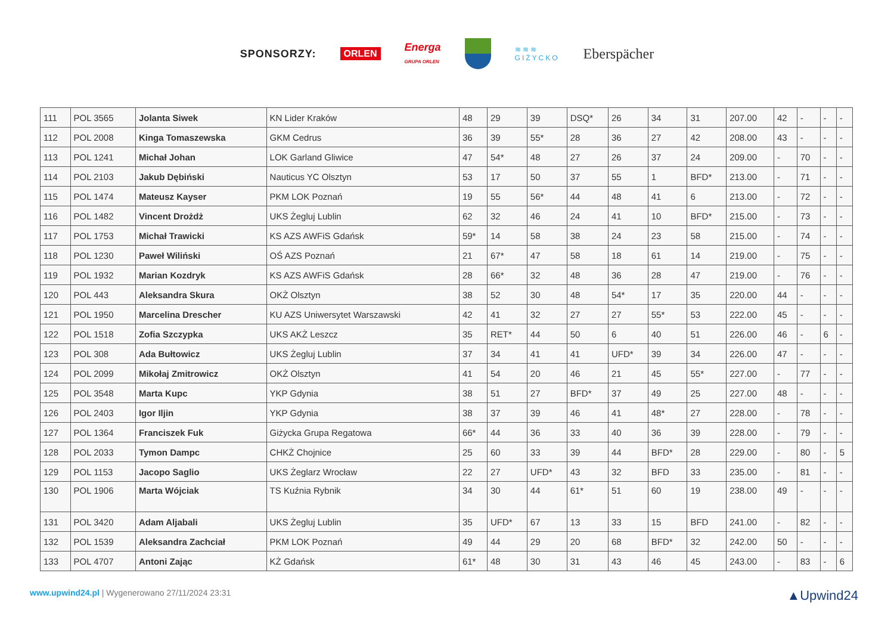SPONSORZY: ORLEN Energa
GRUPA ORLEN
≋≋≋
GIŻYCKO Eberspächer
| 111 | POL 3565 | Jolanta Siwek | KN Lider Kraków | 48 | 29 | 39 | DSQ* | 26 | 34 | 31 | 207.00 | 42 | - | - | - |
| 112 | POL 2008 | Kinga Tomaszewska | GKM Cedrus | 36 | 39 | 55* | 28 | 36 | 27 | 42 | 208.00 | 43 | - | - | - |
| 113 | POL 1241 | Michał Johan | LOK Garland Gliwice | 47 | 54* | 48 | 27 | 26 | 37 | 24 | 209.00 | - | 70 | - | - |
| 114 | POL 2103 | Jakub Dębiński | Nauticus YC Olsztyn | 53 | 17 | 50 | 37 | 55 | 1 | BFD* | 213.00 | - | 71 | - | - |
| 115 | POL 1474 | Mateusz Kayser | PKM LOK Poznań | 19 | 55 | 56* | 44 | 48 | 41 | 6 | 213.00 | - | 72 | - | - |
| 116 | POL 1482 | Vincent Drożdż | UKS Żegluj Lublin | 62 | 32 | 46 | 24 | 41 | 10 | BFD* | 215.00 | - | 73 | - | - |
| 117 | POL 1753 | Michał Trawicki | KS AZS AWFiS Gdańsk | 59* | 14 | 58 | 38 | 24 | 23 | 58 | 215.00 | - | 74 | - | - |
| 118 | POL 1230 | Paweł Wiliński | OŚ AZS Poznań | 21 | 67* | 47 | 58 | 18 | 61 | 14 | 219.00 | - | 75 | - | - |
| 119 | POL 1932 | Marian Kozdryk | KS AZS AWFiS Gdańsk | 28 | 66* | 32 | 48 | 36 | 28 | 47 | 219.00 | - | 76 | - | - |
| 120 | POL 443 | Aleksandra Skura | OKŻ Olsztyn | 38 | 52 | 30 | 48 | 54* | 17 | 35 | 220.00 | 44 | - | - | - |
| 121 | POL 1950 | Marcelina Drescher | KU AZS Uniwersytet Warszawski | 42 | 41 | 32 | 27 | 27 | 55* | 53 | 222.00 | 45 | - | - | - |
| 122 | POL 1518 | Zofia Szczypka | UKS AKŻ Leszcz | 35 | RET* | 44 | 50 | 6 | 40 | 51 | 226.00 | 46 | - | 6 | - |
| 123 | POL 308 | Ada Bułtowicz | UKS Żegluj Lublin | 37 | 34 | 41 | 41 | UFD* | 39 | 34 | 226.00 | 47 | - | - | - |
| 124 | POL 2099 | Mikołaj Zmitrowicz | OKŻ Olsztyn | 41 | 54 | 20 | 46 | 21 | 45 | 55* | 227.00 | - | 77 | - | - |
| 125 | POL 3548 | Marta Kupc | YKP Gdynia | 38 | 51 | 27 | BFD* | 37 | 49 | 25 | 227.00 | 48 | - | - | - |
| 126 | POL 2403 | Igor Iljin | YKP Gdynia | 38 | 37 | 39 | 46 | 41 | 48* | 27 | 228.00 | - | 78 | - | - |
| 127 | POL 1364 | Franciszek Fuk | Giżycka Grupa Regatowa | 66* | 44 | 36 | 33 | 40 | 36 | 39 | 228.00 | - | 79 | - | - |
| 128 | POL 2033 | Tymon Dampc | CHKŻ Chojnice | 25 | 60 | 33 | 39 | 44 | BFD* | 28 | 229.00 | - | 80 | - | 5 |
| 129 | POL 1153 | Jacopo Saglio | UKS Żeglarz Wrocław | 22 | 27 | UFD* | 43 | 32 | BFD | 33 | 235.00 | - | 81 | - | - |
| 130 | POL 1906 | Marta Wójciak | TS Kuźnia Rybnik | 34 | 30 | 44 | 61* | 51 | 60 | 19 | 238.00 | 49 | - | - | - |
| 131 | POL 3420 | Adam Aljabali | UKS Żegluj Lublin | 35 | UFD* | 67 | 13 | 33 | 15 | BFD | 241.00 | - | 82 | - | - |
| 132 | POL 1539 | Aleksandra Zachciał | PKM LOK Poznań | 49 | 44 | 29 | 20 | 68 | BFD* | 32 | 242.00 | 50 | - | - | - |
| 133 | POL 4707 | Antoni Zając | KŻ Gdańsk | 61* | 48 | 30 | 31 | 43 | 46 | 45 | 243.00 | - | 83 | - | 6 |
www.upwind24.pl | Wygenerowano 27/11/2024 23:31 ▲Upwind24